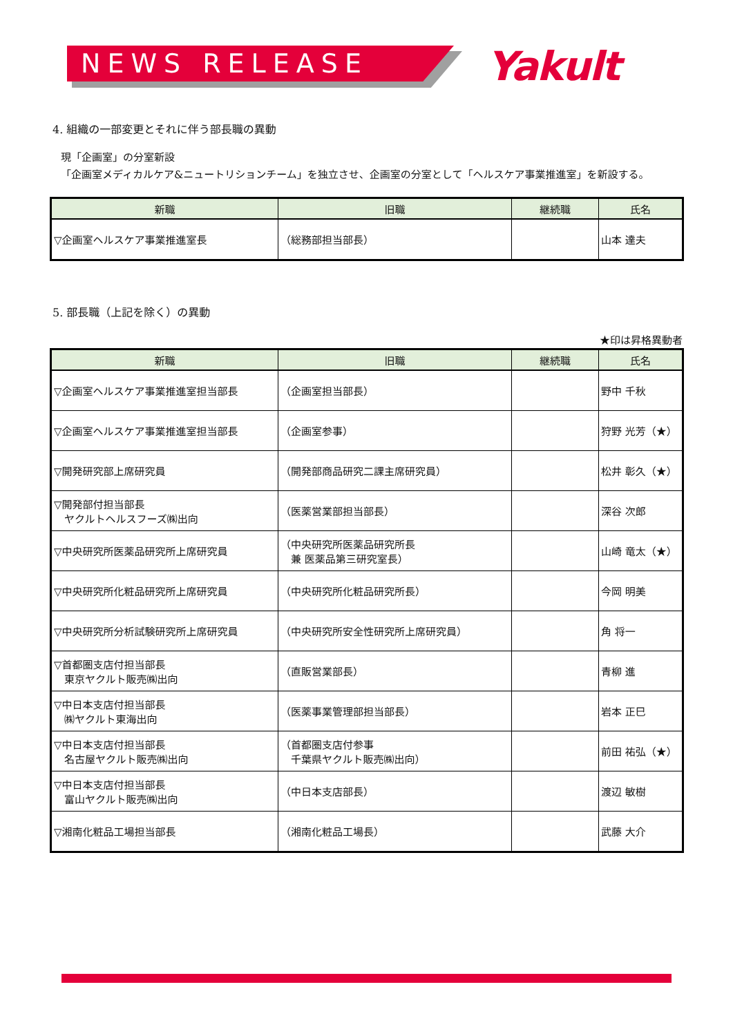NEWS RELEASE Yakult
4. 組織の一部変更とそれに伴う部長職の異動
現「企画室」の分室新設
「企画室メディカルケア&ニュートリションチーム」を独立させ、企画室の分室として「ヘルスケア事業推進室」を新設する。
| 新職 | 旧職 | 継続職 | 氏名 |
| --- | --- | --- | --- |
| ▽企画室ヘルスケア事業推進室長 | （総務部担当部長） | | 山本 達夫 |
5. 部長職（上記を除く）の異動
★印は昇格異動者
| 新職 | 旧職 | 継続職 | 氏名 |
| --- | --- | --- | --- |
| ▽企画室ヘルスケア事業推進室担当部長 | （企画室担当部長） | | 野中 千秋 |
| ▽企画室ヘルスケア事業推進室担当部長 | （企画室参事） | | 狩野 光芳（★） |
| ▽開発研究部上席研究員 | （開発部商品研究二課主席研究員） | | 松井 彰久（★） |
| ▽開発部付担当部長 ヤクルトヘルスフーズ㈱出向 | （医薬営業部担当部長） | | 深谷 次郎 |
| ▽中央研究所医薬品研究所上席研究員 | （中央研究所医薬品研究所長 兼 医薬品第三研究室長） | | 山崎 竜太（★） |
| ▽中央研究所化粧品研究所上席研究員 | （中央研究所化粧品研究所長） | | 今岡 明美 |
| ▽中央研究所分析試験研究所上席研究員 | （中央研究所安全性研究所上席研究員） | | 角 将一 |
| ▽首都圏支店付担当部長 東京ヤクルト販売㈱出向 | （直販営業部長） | | 青柳 進 |
| ▽中日本支店付担当部長 ㈱ヤクルト東海出向 | （医薬事業管理部担当部長） | | 岩本 正巳 |
| ▽中日本支店付担当部長 名古屋ヤクルト販売㈱出向 | （首都圏支店付参事 千葉県ヤクルト販売㈱出向） | | 前田 祐弘（★） |
| ▽中日本支店付担当部長 富山ヤクルト販売㈱出向 | （中日本支店部長） | | 渡辺 敏樹 |
| ▽湘南化粧品工場担当部長 | （湘南化粧品工場長） | | 武藤 大介 |